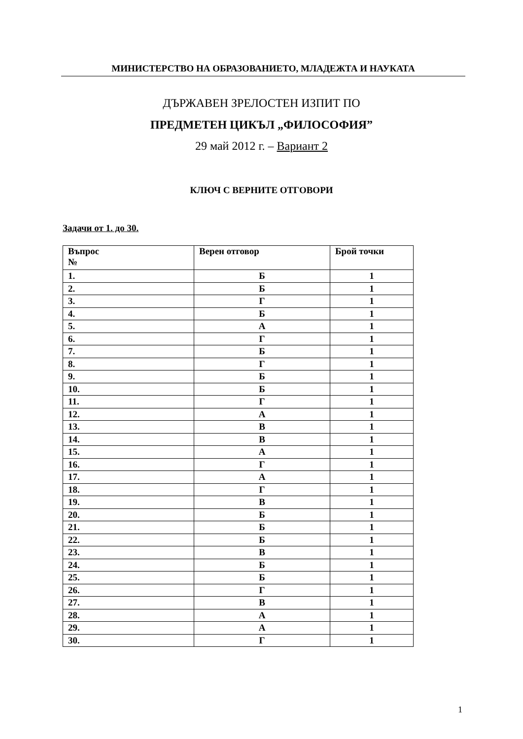МИНИСТЕРСТВО НА ОБРАЗОВАНИЕТО, МЛАДЕЖТА И НАУКАТА
ДЪРЖАВЕН ЗРЕЛОСТЕН ИЗПИТ ПО
ПРЕДМЕТЕН ЦИКЪЛ „ФИЛОСОФИЯ”
29 май 2012 г. – Вариант 2
КЛЮЧ С ВЕРНИТЕ ОТГОВОРИ
Задачи от 1. до 30.
| Въпрос № | Верен отговор | Брой точки |
| --- | --- | --- |
| 1. | Б | 1 |
| 2. | Б | 1 |
| 3. | Г | 1 |
| 4. | Б | 1 |
| 5. | А | 1 |
| 6. | Г | 1 |
| 7. | Б | 1 |
| 8. | Г | 1 |
| 9. | Б | 1 |
| 10. | Б | 1 |
| 11. | Г | 1 |
| 12. | А | 1 |
| 13. | В | 1 |
| 14. | В | 1 |
| 15. | А | 1 |
| 16. | Г | 1 |
| 17. | А | 1 |
| 18. | Г | 1 |
| 19. | В | 1 |
| 20. | Б | 1 |
| 21. | Б | 1 |
| 22. | Б | 1 |
| 23. | В | 1 |
| 24. | Б | 1 |
| 25. | Б | 1 |
| 26. | Г | 1 |
| 27. | В | 1 |
| 28. | А | 1 |
| 29. | А | 1 |
| 30. | Г | 1 |
1